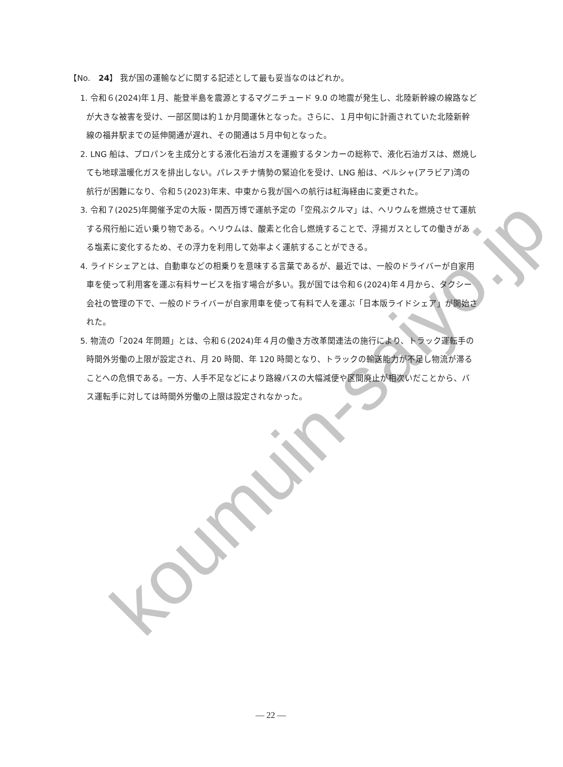koumuin-saiyo.jp
【No.　24】 我が国の運輸などに関する記述として最も妥当なのはどれか。
1. 令和６(2024)年１月、能登半島を震源とするマグニチュード 9.0 の地震が発生し、北陸新幹線の線路などが大きな被害を受け、一部区間は約１か月間運休となった。さらに、１月中旬に計画されていた北陸新幹線の福井駅までの延伸開通が遅れ、その開通は５月中旬となった。
2. LNG 船は、プロパンを主成分とする液化石油ガスを運搬するタンカーの総称で、液化石油ガスは、燃焼しても地球温暖化ガスを排出しない。パレスチナ情勢の緊迫化を受け、LNG 船は、ペルシャ(アラビア)湾の航行が困難になり、令和５(2023)年末、中東から我が国への航行は紅海経由に変更された。
3. 令和７(2025)年開催予定の大阪・関西万博で運航予定の「空飛ぶクルマ」は、ヘリウムを燃焼させて運航する飛行船に近い乗り物である。ヘリウムは、酸素と化合し燃焼することで、浮揚ガスとしての働きがある塩素に変化するため、その浮力を利用して効率よく運航することができる。
4. ライドシェアとは、自動車などの相乗りを意味する言葉であるが、最近では、一般のドライバーが自家用車を使って利用客を運ぶ有料サービスを指す場合が多い。我が国では令和６(2024)年４月から、タクシー会社の管理の下で、一般のドライバーが自家用車を使って有料で人を運ぶ「日本版ライドシェア」が開始された。
5. 物流の「2024 年問題」とは、令和６(2024)年４月の働き方改革関連法の施行により、トラック運転手の時間外労働の上限が設定され、月 20 時間、年 120 時間となり、トラックの輸送能力が不足し物流が滞ることへの危惧である。一方、人手不足などにより路線バスの大幅減便や区間廃止が相次いだことから、バス運転手に対しては時間外労働の上限は設定されなかった。
— 22 —